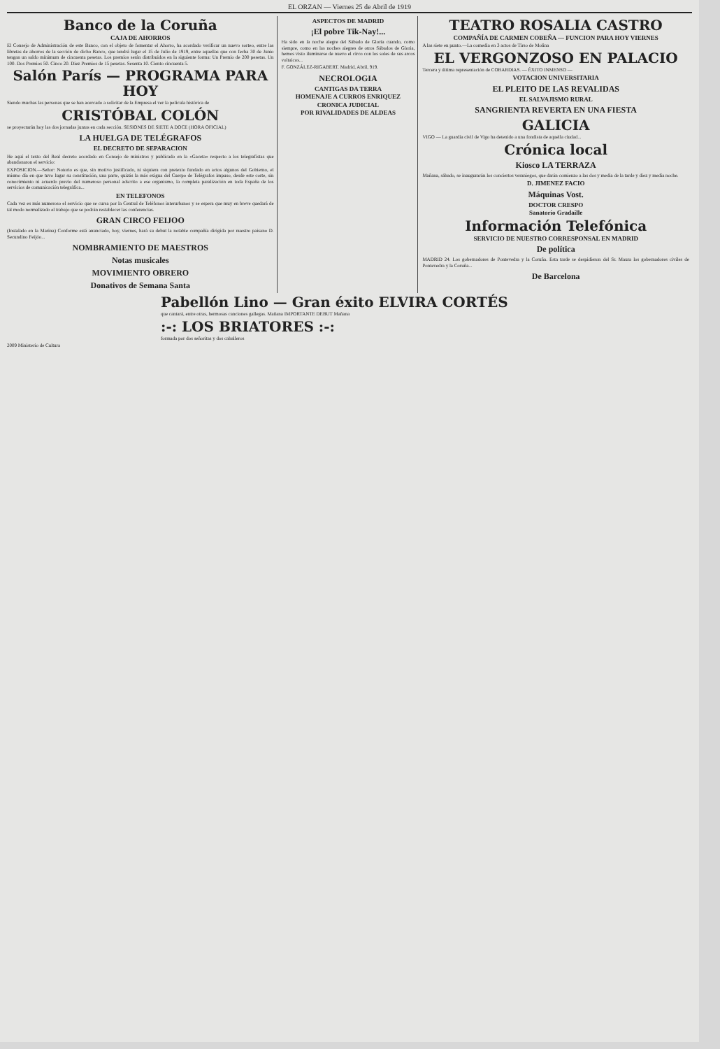EL ORZAN — Viernes 25 de Abril de 1919
Banco de la Coruña
CAJA DE AHORROS
El Consejo de Administración de este Banco, con el objeto de fomentar el Ahorro, ha acordado verificar un nuevo sorteo, entre las libretas de ahorros de la sección de dicho Banco, que tendrá lugar el 15 de Julio de 1919, entre aquellas que con fecha 30 de Junio tengan un saldo mínimum de cincuenta pesetas. Los premios serán distribuidos en la siguiente forma: Un Premio de 200 pesetas. Un 100. Dos Premios 50. Cinco 20. Diez Premios de 15 pesetas. Sesenta 10. Ciento cincuenta 5.
Salón París — PROGRAMA PARA HOY
Siendo muchas las personas que se han acercado a solicitar de la Empresa el ver la película histórica de
CRISTÓBAL COLÓN
se proyectarán hoy las dos jornadas juntas en cada sección. SESIONES DE SIETE A DOCE (HORA OFICIAL)
LA HUELGA DE TELÉGRAFOS
EL DECRETO DE SEPARACION
He aquí el texto del Real decreto acordado en Consejo de ministros y publicado en la «Gaceta» respecto a los telegrafistas que abandonaron el servicio:
EXPOSICION.—Señor: Notorio es que, sin motivo justificado, ni siquiera con pretexto fundado en actos algunos del Gobierno, el mismo día en que tuvo lugar su constitución, una parte, quizás la más exigua del Cuerpo de Telégrafos impuso, desde este corte, sin conocimiento ni acuerdo previo del numeroso personal adscrito a ese organismo, la completa paralización en toda España de los servicios de comunicación telegráfica...
EN TELEFONOS
Cada vez es más numeroso el servicio que se cursa por la Central de Teléfonos interurbanos y se espera que muy en breve quedará de tal modo normalizado el trabajo que se podrán restablecer las conferencias.
GRAN CIRCO FEIJOO
(Instalado en la Marina) Conforme está anunciado, hoy, viernes, hará su debut la notable compañía dirigida por nuestro paisano D. Secundino Feijóo...
NOMBRAMIENTO DE MAESTROS
Notas musicales
MOVIMIENTO OBRERO
Donativos de Semana Santa
ASPECTOS DE MADRID
¡El pobre Tik-Nay!...
Ha sido en la noche alegre del Sábado de Gloria cuando, como siempre, como en las noches alegres de otros Sábados de Gloria, hemos visto iluminarse de nuevo el circo con los soles de sus arcos voltaicos...
F. GONZÁLEZ-RIGABERT. Madrid, Abril, 919.
NECROLOGIA
CANTIGAS DA TERRA
HOMENAJE A CURROS ENRIQUEZ
CRONICA JUDICIAL
POR RIVALIDADES DE ALDEAS
TEATRO ROSALIA CASTRO
COMPAÑÍA DE CARMEN COBEÑA — FUNCION PARA HOY VIERNES
A las siete en punto.—La comedia en 3 actos de Tirso de Molina
EL VERGONZOSO EN PALACIO
Tercera y última representación de COBARDIAS. — ÉXITO INMENSO —
VOTACION UNIVERSITARIA
EL PLEITO DE LAS REVALIDAS
EL SALVAJISMO RURAL
SANGRIENTA REVERTA EN UNA FIESTA
GALICIA
VIGO — La guardia civil de Vigo ha detenido a una fondista de aquella ciudad...
Crónica local
Kiosco LA TERRAZA
Mañana, sábado, se inaugurarán los conciertos veraniegos, que darán comienzo a las dos y media de la tarde y diez y media noche.
D. JIMENEZ FACIO
Máquinas Vost.
DOCTOR CRESPO
Sanatorio Gradaille
Información Telefónica
SERVICIO DE NUESTRO CORRESPONSAL EN MADRID
De política
MADRID 24. Los gobernadores de Pontevedra y la Coruña. Esta tarde se despidieron del Sr. Maura los gobernadores civiles de Pontevedra y la Coruña...
De Barcelona
Pabellón Lino — Gran éxito ELVIRA CORTÉS
que cantará, entre otras, hermosas canciones gallegas. Mañana IMPORTANTE DEBUT Mañana
:-: LOS BRIATORES :-:
formada por dos señoritas y dos caballeros
2009 Ministerio de Cultura